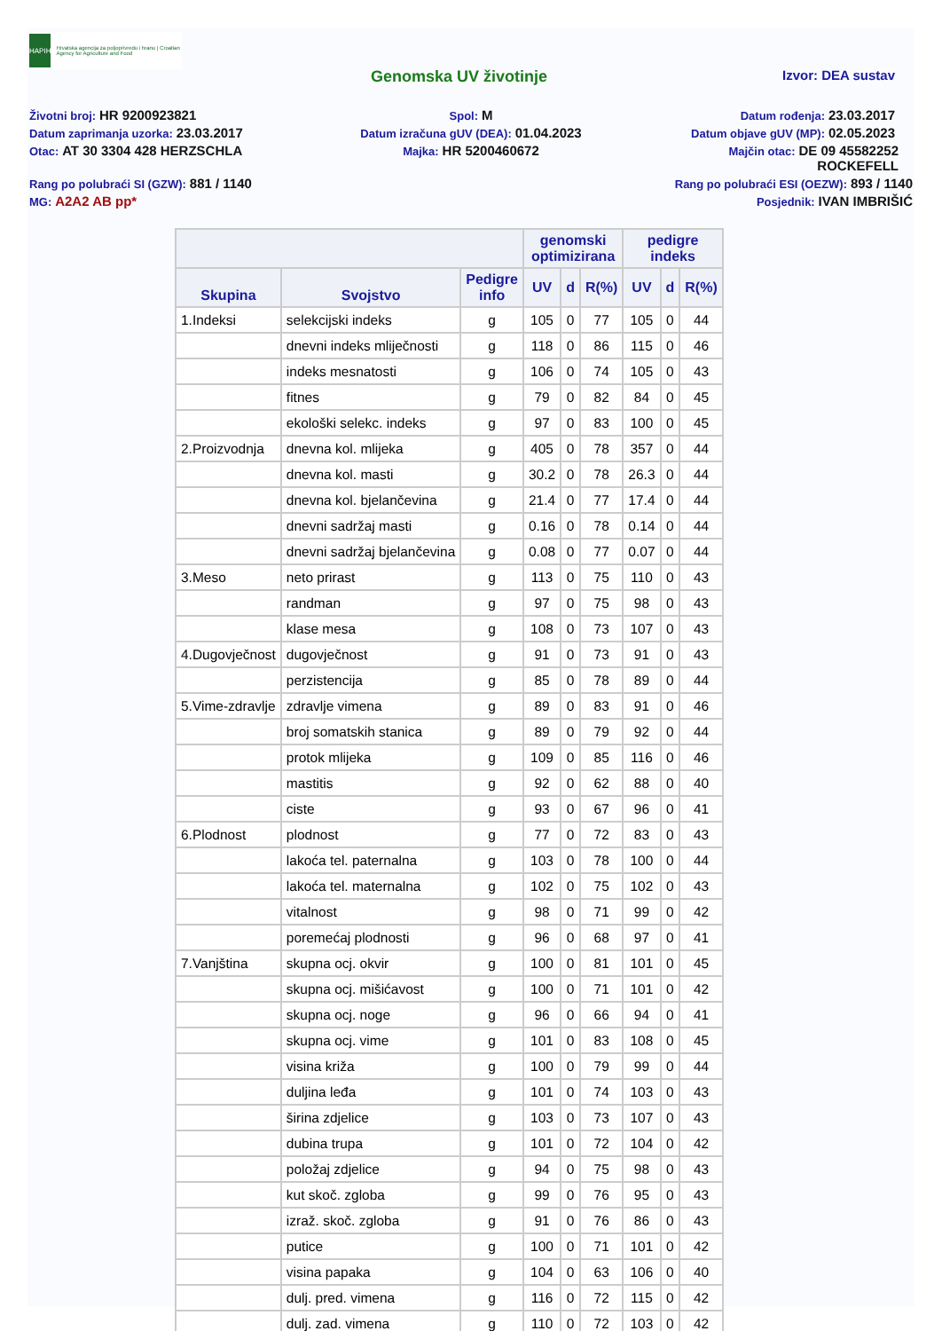HAPIH
Hrvatska agencija za poljoprivredu i hranu | Croatian Agency for Agriculture and Food
Genomska UV životinje Izvor: DEA sustav
Životni broj: HR 9200923821
Spol: M
Datum rođenja: 23.03.2017
Datum zaprimanja uzorka: 23.03.2017
Datum izračuna gUV (DEA): 01.04.2023
Datum objave gUV (MP): 02.05.2023
Otac: AT 30 3304 428 HERZSCHLA
Majka: HR 5200460672
Majčin otac: DE 09 45582252
ROCKEFELL
Rang po polubraći SI (GZW): 881 / 1140
Rang po polubraći ESI (OEZW): 893 / 1140
MG: A2A2 AB pp*
Posjednik: IVAN IMBRIŠIĆ
| | | | genomski optimizirana | | | pedigre indeks | | |
| --- | --- | --- | --- | --- | --- | --- | --- | --- |
| Skupina | Svojstvo | Pedigre info | UV | d | R(%) | UV | d | R(%) |
| 1.Indeksi | selekcijski indeks | g | 105 | 0 | 77 | 105 | 0 | 44 |
| | dnevni indeks mliječnosti | g | 118 | 0 | 86 | 115 | 0 | 46 |
| | indeks mesnatosti | g | 106 | 0 | 74 | 105 | 0 | 43 |
| | fitnes | g | 79 | 0 | 82 | 84 | 0 | 45 |
| | ekološki selekc. indeks | g | 97 | 0 | 83 | 100 | 0 | 45 |
| 2.Proizvodnja | dnevna kol. mlijeka | g | 405 | 0 | 78 | 357 | 0 | 44 |
| | dnevna kol. masti | g | 30.2 | 0 | 78 | 26.3 | 0 | 44 |
| | dnevna kol. bjelančevina | g | 21.4 | 0 | 77 | 17.4 | 0 | 44 |
| | dnevni sadržaj masti | g | 0.16 | 0 | 78 | 0.14 | 0 | 44 |
| | dnevni sadržaj bjelančevina | g | 0.08 | 0 | 77 | 0.07 | 0 | 44 |
| 3.Meso | neto prirast | g | 113 | 0 | 75 | 110 | 0 | 43 |
| | randman | g | 97 | 0 | 75 | 98 | 0 | 43 |
| | klase mesa | g | 108 | 0 | 73 | 107 | 0 | 43 |
| 4.Dugovječnost | dugovječnost | g | 91 | 0 | 73 | 91 | 0 | 43 |
| | perzistencija | g | 85 | 0 | 78 | 89 | 0 | 44 |
| 5.Vime-zdravlje | zdravlje vimena | g | 89 | 0 | 83 | 91 | 0 | 46 |
| | broj somatskih stanica | g | 89 | 0 | 79 | 92 | 0 | 44 |
| | protok mlijeka | g | 109 | 0 | 85 | 116 | 0 | 46 |
| | mastitis | g | 92 | 0 | 62 | 88 | 0 | 40 |
| | ciste | g | 93 | 0 | 67 | 96 | 0 | 41 |
| 6.Plodnost | plodnost | g | 77 | 0 | 72 | 83 | 0 | 43 |
| | lakoća tel. paternalna | g | 103 | 0 | 78 | 100 | 0 | 44 |
| | lakoća tel. maternalna | g | 102 | 0 | 75 | 102 | 0 | 43 |
| | vitalnost | g | 98 | 0 | 71 | 99 | 0 | 42 |
| | poremećaj plodnosti | g | 96 | 0 | 68 | 97 | 0 | 41 |
| 7.Vanjština | skupna ocj. okvir | g | 100 | 0 | 81 | 101 | 0 | 45 |
| | skupna ocj. mišićavost | g | 100 | 0 | 71 | 101 | 0 | 42 |
| | skupna ocj. noge | g | 96 | 0 | 66 | 94 | 0 | 41 |
| | skupna ocj. vime | g | 101 | 0 | 83 | 108 | 0 | 45 |
| | visina križa | g | 100 | 0 | 79 | 99 | 0 | 44 |
| | duljina leđa | g | 101 | 0 | 74 | 103 | 0 | 43 |
| | širina zdjelice | g | 103 | 0 | 73 | 107 | 0 | 43 |
| | dubina trupa | g | 101 | 0 | 72 | 104 | 0 | 42 |
| | položaj zdjelice | g | 94 | 0 | 75 | 98 | 0 | 43 |
| | kut skoč. zgloba | g | 99 | 0 | 76 | 95 | 0 | 43 |
| | izraž. skoč. zgloba | g | 91 | 0 | 76 | 86 | 0 | 43 |
| | putice | g | 100 | 0 | 71 | 101 | 0 | 42 |
| | visina papaka | g | 104 | 0 | 63 | 106 | 0 | 40 |
| | dulj. pred. vimena | g | 116 | 0 | 72 | 115 | 0 | 42 |
| | dulj. zad. vimena | g | 110 | 0 | 72 | 103 | 0 | 42 |